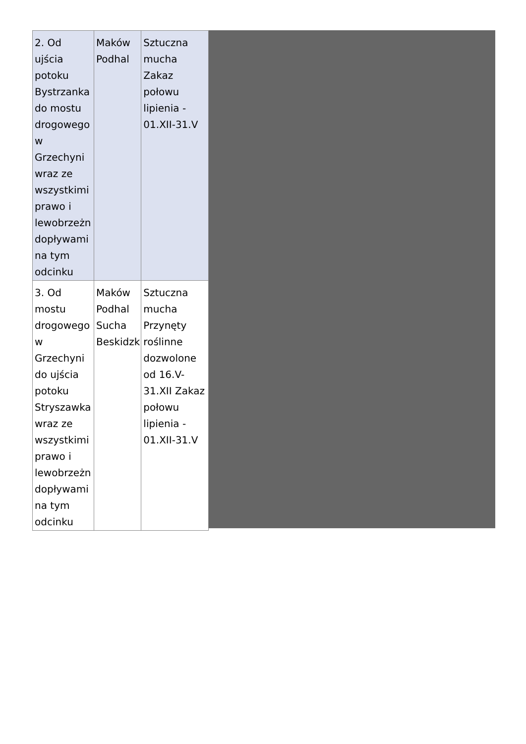| 2. Od ujścia potoku Bystrzanka do mostu drogowego w Grzechyni wraz ze wszystkimi prawo i lewobrzeżn dopływami na tym odcinku | Maków Podhal | Sztuczna mucha Zakaz połowu lipienia - 01.XII-31.V |
| 3. Od mostu drogowego w Grzechyni do ujścia potoku Stryszawka wraz ze wszystkimi prawo i lewobrzeżn dopływami na tym odcinku | Maków Podhal Sucha Beskidzk | Sztuczna mucha Przynęty roślinne dozwolone od 16.V-31.XII Zakaz połowu lipienia - 01.XII-31.V |